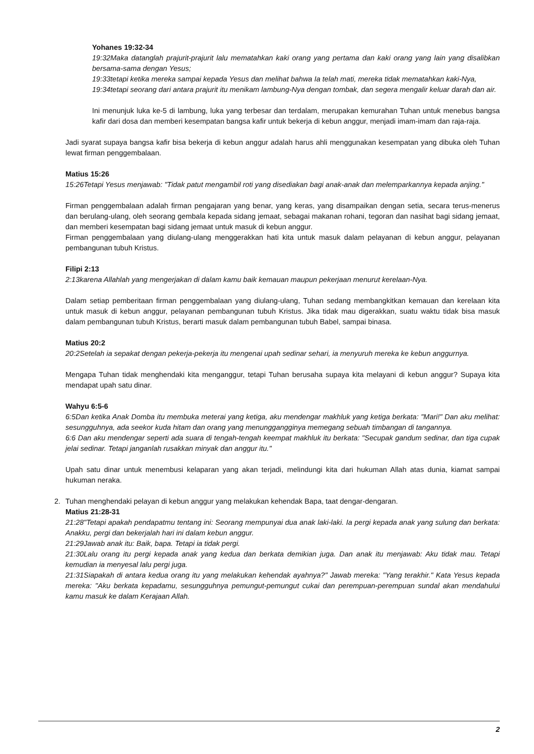Yohanes 19:32-34
19:32Maka datanglah prajurit-prajurit lalu mematahkan kaki orang yang pertama dan kaki orang yang lain yang disalibkan bersama-sama dengan Yesus;
19:33tetapi ketika mereka sampai kepada Yesus dan melihat bahwa Ia telah mati, mereka tidak mematahkan kaki-Nya,
19:34tetapi seorang dari antara prajurit itu menikam lambung-Nya dengan tombak, dan segera mengalir keluar darah dan air.
Ini menunjuk luka ke-5 di lambung, luka yang terbesar dan terdalam, merupakan kemurahan Tuhan untuk menebus bangsa kafir dari dosa dan memberi kesempatan bangsa kafir untuk bekerja di kebun anggur, menjadi imam-imam dan raja-raja.
Jadi syarat supaya bangsa kafir bisa bekerja di kebun anggur adalah harus ahli menggunakan kesempatan yang dibuka oleh Tuhan lewat firman penggembalaan.
Matius 15:26
15:26Tetapi Yesus menjawab: "Tidak patut mengambil roti yang disediakan bagi anak-anak dan melemparkannya kepada anjing."
Firman penggembalaan adalah firman pengajaran yang benar, yang keras, yang disampaikan dengan setia, secara terus-menerus dan berulang-ulang, oleh seorang gembala kepada sidang jemaat, sebagai makanan rohani, tegoran dan nasihat bagi sidang jemaat, dan memberi kesempatan bagi sidang jemaat untuk masuk di kebun anggur.
Firman penggembalaan yang diulang-ulang menggerakkan hati kita untuk masuk dalam pelayanan di kebun anggur, pelayanan pembangunan tubuh Kristus.
Filipi 2:13
2:13karena Allahlah yang mengerjakan di dalam kamu baik kemauan maupun pekerjaan menurut kerelaan-Nya.
Dalam setiap pemberitaan firman penggembalaan yang diulang-ulang, Tuhan sedang membangkitkan kemauan dan kerelaan kita untuk masuk di kebun anggur, pelayanan pembangunan tubuh Kristus. Jika tidak mau digerakkan, suatu waktu tidak bisa masuk dalam pembangunan tubuh Kristus, berarti masuk dalam pembangunan tubuh Babel, sampai binasa.
Matius 20:2
20:2Setelah ia sepakat dengan pekerja-pekerja itu mengenai upah sedinar sehari, ia menyuruh mereka ke kebun anggurnya.
Mengapa Tuhan tidak menghendaki kita menganggur, tetapi Tuhan berusaha supaya kita melayani di kebun anggur? Supaya kita mendapat upah satu dinar.
Wahyu 6:5-6
6:5Dan ketika Anak Domba itu membuka meterai yang ketiga, aku mendengar makhluk yang ketiga berkata: "Mari!" Dan aku melihat: sesungguhnya, ada seekor kuda hitam dan orang yang menunggangginya memegang sebuah timbangan di tangannya.
6:6 Dan aku mendengar seperti ada suara di tengah-tengah keempat makhluk itu berkata: "Secupak gandum sedinar, dan tiga cupak jelai sedinar. Tetapi janganlah rusakkan minyak dan anggur itu."
Upah satu dinar untuk menembusi kelaparan yang akan terjadi, melindungi kita dari hukuman Allah atas dunia, kiamat sampai hukuman neraka.
2.
Tuhan menghendaki pelayan di kebun anggur yang melakukan kehendak Bapa, taat dengar-dengaran.
Matius 21:28-31
21:28"Tetapi apakah pendapatmu tentang ini: Seorang mempunyai dua anak laki-laki. Ia pergi kepada anak yang sulung dan berkata: Anakku, pergi dan bekerjalah hari ini dalam kebun anggur.
21:29Jawab anak itu: Baik, bapa. Tetapi ia tidak pergi.
21:30Lalu orang itu pergi kepada anak yang kedua dan berkata demikian juga. Dan anak itu menjawab: Aku tidak mau. Tetapi kemudian ia menyesal lalu pergi juga.
21:31Siapakah di antara kedua orang itu yang melakukan kehendak ayahnya?" Jawab mereka: "Yang terakhir." Kata Yesus kepada mereka: "Aku berkata kepadamu, sesungguhnya pemungut-pemungut cukai dan perempuan-perempuan sundal akan mendahului kamu masuk ke dalam Kerajaan Allah.
2